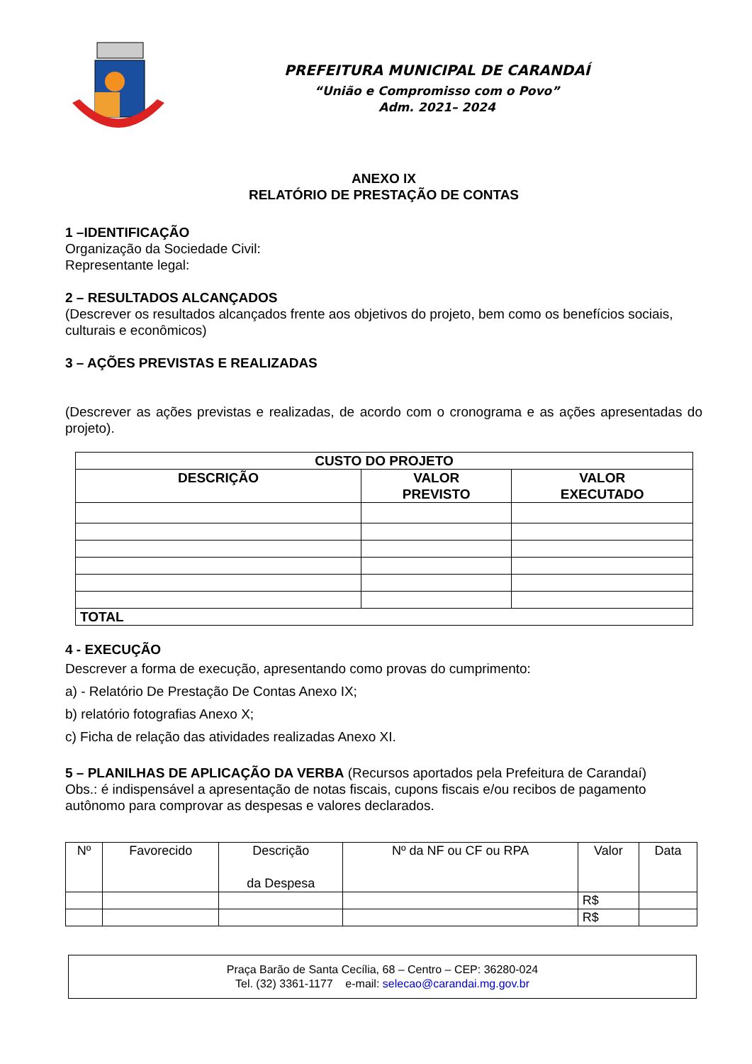PREFEITURA MUNICIPAL DE CARANDAÍ
“União e Compromisso com o Povo”
Adm. 2021– 2024
ANEXO IX
RELATÓRIO DE PRESTAÇÃO DE CONTAS
1 –IDENTIFICAÇÃO
Organização da Sociedade Civil:
Representante legal:
2 – RESULTADOS ALCANÇADOS
(Descrever os resultados alcançados frente aos objetivos do projeto, bem como os benefícios sociais, culturais e econômicos)
3 – AÇÕES PREVISTAS E REALIZADAS
(Descrever as ações previstas e realizadas, de acordo com o cronograma e as ações apresentadas do projeto).
| CUSTO DO PROJETO | | |
| --- | --- | --- |
| DESCRIÇÃO | VALOR PREVISTO | VALOR EXECUTADO |
| TOTAL | | |
4 - EXECUÇÃO
Descrever a forma de execução, apresentando como provas do cumprimento:
a) - Relatório De Prestação De Contas Anexo IX;
b) relatório fotografias Anexo X;
c) Ficha de relação das atividades realizadas Anexo XI.
5 – PLANILHAS DE APLICAÇÃO DA VERBA (Recursos aportados pela Prefeitura de Carandaí)
Obs.: é indispensável a apresentação de notas fiscais, cupons fiscais e/ou recibos de pagamento autônomo para comprovar as despesas e valores declarados.
| Nº | Favorecido | Descrição da Despesa | Nº da NF ou CF ou RPA | Valor | Data |
| --- | --- | --- | --- | --- | --- |
| | | | | R$ | |
| | | | | R$ | |
Praça Barão de Santa Cecília, 68 – Centro – CEP: 36280-024
Tel. (32) 3361-1177 e-mail: selecao@carandai.mg.gov.br